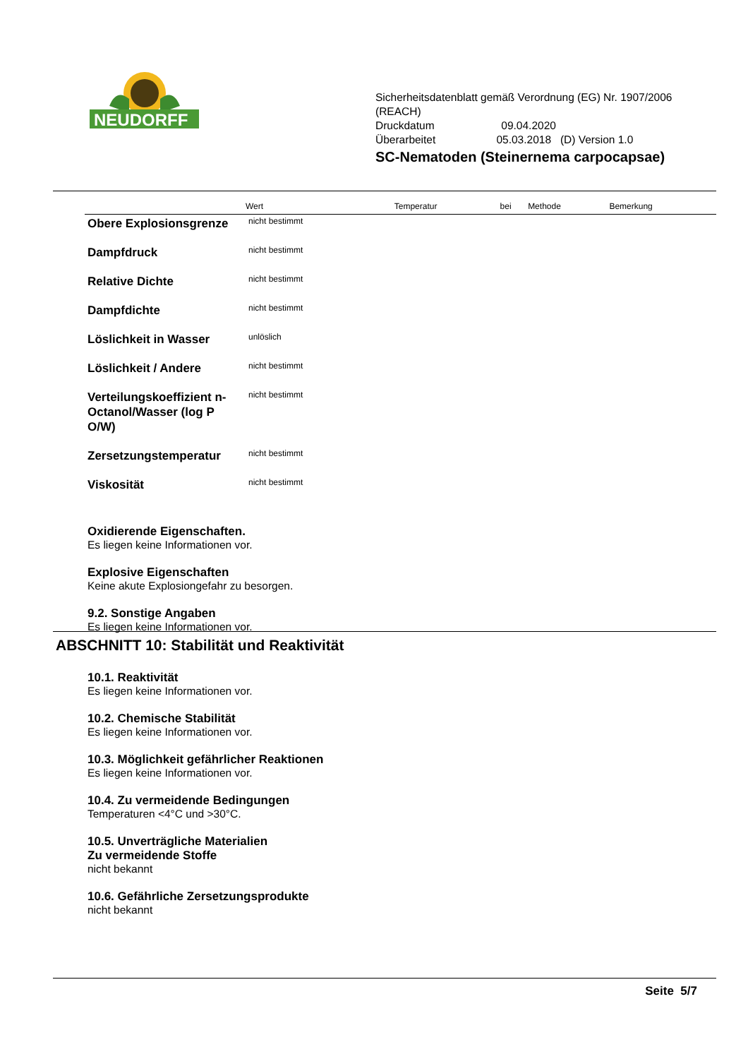NEUDORFF
Sicherheitsdatenblatt gemäß Verordnung (EG) Nr. 1907/2006 (REACH)
Druckdatum 09.04.2020
Überarbeitet 05.03.2018 (D) Version 1.0
SC-Nematoden (Steinernema carpocapsae)
| | Wert | Temperatur | bei | Methode | Bemerkung |
| --- | --- | --- | --- | --- | --- |
| Obere Explosionsgrenze | nicht bestimmt | | | | |
| Dampfdruck | nicht bestimmt | | | | |
| Relative Dichte | nicht bestimmt | | | | |
| Dampfdichte | nicht bestimmt | | | | |
| Löslichkeit in Wasser | unlöslich | | | | |
| Löslichkeit / Andere | nicht bestimmt | | | | |
| Verteilungskoeffizient n-Octanol/Wasser (log P O/W) | nicht bestimmt | | | | |
| Zersetzungstemperatur | nicht bestimmt | | | | |
| Viskosität | nicht bestimmt | | | | |
Oxidierende Eigenschaften.
Es liegen keine Informationen vor.
Explosive Eigenschaften
Keine akute Explosiongefahr zu besorgen.
9.2. Sonstige Angaben
Es liegen keine Informationen vor.
ABSCHNITT 10: Stabilität und Reaktivität
10.1. Reaktivität
Es liegen keine Informationen vor.
10.2. Chemische Stabilität
Es liegen keine Informationen vor.
10.3. Möglichkeit gefährlicher Reaktionen
Es liegen keine Informationen vor.
10.4. Zu vermeidende Bedingungen
Temperaturen <4°C und >30°C.
10.5. Unverträgliche Materialien
Zu vermeidende Stoffe
nicht bekannt
10.6. Gefährliche Zersetzungsprodukte
nicht bekannt
Seite 5/7